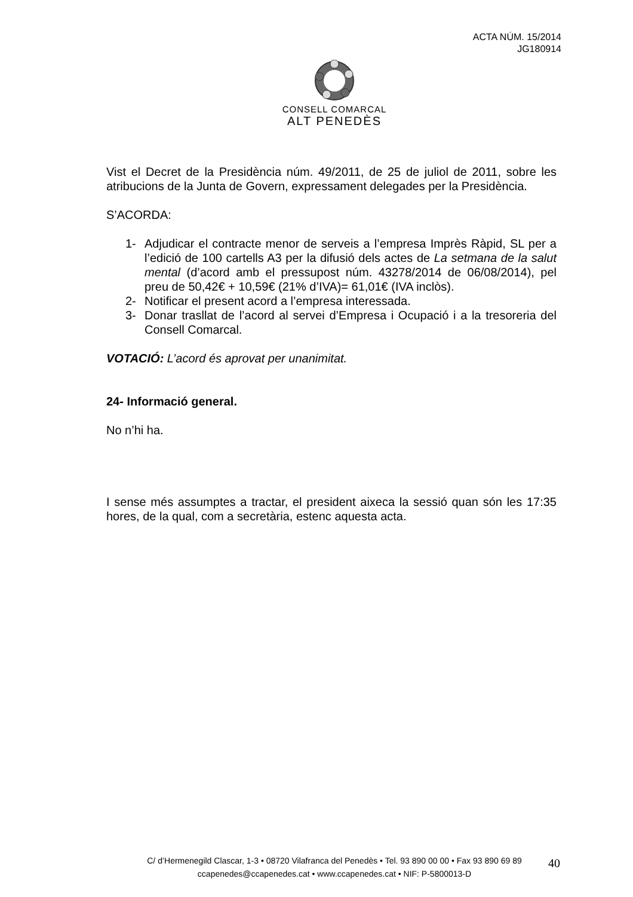ACTA NÚM. 15/2014
JG180914
CONSELL COMARCAL
ALT PENEDÈS
Vist el Decret de la Presidència núm. 49/2011, de 25 de juliol de 2011, sobre les atribucions de la Junta de Govern, expressament delegades per la Presidència.
S’ACORDA:
1- Adjudicar el contracte menor de serveis a l’empresa Imprès Ràpid, SL per a l’edició de 100 cartells A3 per la difusió dels actes de La setmana de la salut mental (d’acord amb el pressupost núm. 43278/2014 de 06/08/2014), pel preu de 50,42€ + 10,59€ (21% d’IVA)= 61,01€ (IVA inclòs).
2- Notificar el present acord a l’empresa interessada.
3- Donar trasllat de l’acord al servei d’Empresa i Ocupació i a la tresoreria del Consell Comarcal.
VOTACIÓ: L’acord és aprovat per unanimitat.
24- Informació general.
No n’hi ha.
I sense més assumptes a tractar, el president aixeca la sessió quan són les 17:35 hores, de la qual, com a secretària, estenc aquesta acta.
C/ d’Hermenegild Clascar, 1-3 • 08720 Vilafranca del Penedès • Tel. 93 890 00 00 • Fax 93 890 69 89
ccapenedes@ccapenedes.cat • www.ccapenedes.cat • NIF: P-5800013-D
40